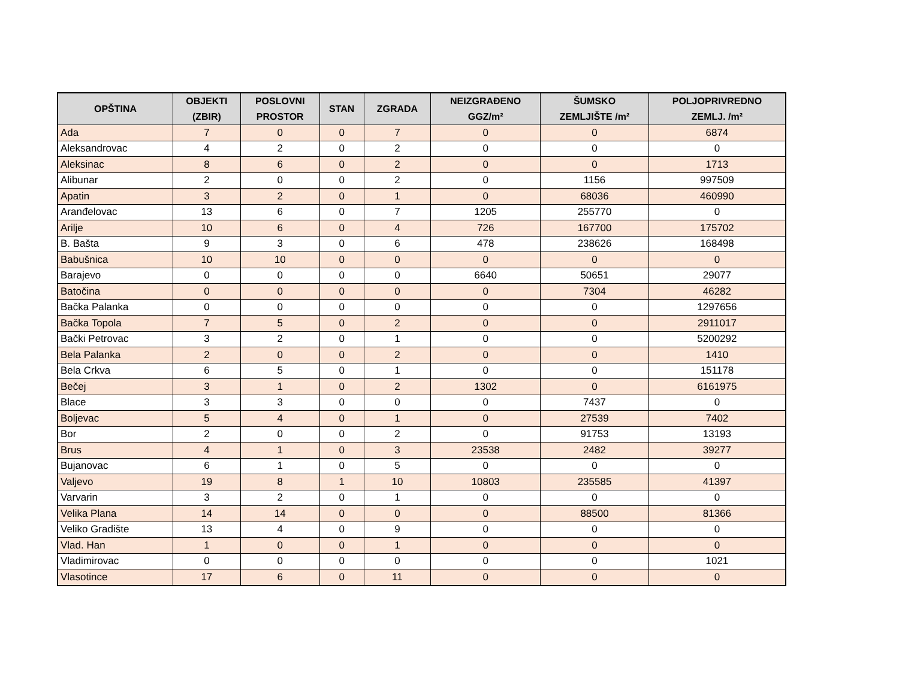| OPŠTINA | OBJEKTI (ZBIR) | POSLOVNI PROSTOR | STAN | ZGRADA | NEIZGRAĐENO GGZ/m² | ŠUMSKO ZEMLJIŠTE /m² | POLJOPRIVREDNO ZEMLJ. /m² |
| --- | --- | --- | --- | --- | --- | --- | --- |
| Ada | 7 | 0 | 0 | 7 | 0 | 0 | 6874 |
| Aleksandrovac | 4 | 2 | 0 | 2 | 0 | 0 | 0 |
| Aleksinac | 8 | 6 | 0 | 2 | 0 | 0 | 1713 |
| Alibunar | 2 | 0 | 0 | 2 | 0 | 1156 | 997509 |
| Apatin | 3 | 2 | 0 | 1 | 0 | 68036 | 460990 |
| Aranđelovac | 13 | 6 | 0 | 7 | 1205 | 255770 | 0 |
| Arilje | 10 | 6 | 0 | 4 | 726 | 167700 | 175702 |
| B. Bašta | 9 | 3 | 0 | 6 | 478 | 238626 | 168498 |
| Babušnica | 10 | 10 | 0 | 0 | 0 | 0 | 0 |
| Barajevo | 0 | 0 | 0 | 0 | 6640 | 50651 | 29077 |
| Batočina | 0 | 0 | 0 | 0 | 0 | 7304 | 46282 |
| Bačka Palanka | 0 | 0 | 0 | 0 | 0 | 0 | 1297656 |
| Bačka Topola | 7 | 5 | 0 | 2 | 0 | 0 | 2911017 |
| Bački Petrovac | 3 | 2 | 0 | 1 | 0 | 0 | 5200292 |
| Bela Palanka | 2 | 0 | 0 | 2 | 0 | 0 | 1410 |
| Bela Crkva | 6 | 5 | 0 | 1 | 0 | 0 | 151178 |
| Bečej | 3 | 1 | 0 | 2 | 1302 | 0 | 6161975 |
| Blace | 3 | 3 | 0 | 0 | 0 | 7437 | 0 |
| Boljevac | 5 | 4 | 0 | 1 | 0 | 27539 | 7402 |
| Bor | 2 | 0 | 0 | 2 | 0 | 91753 | 13193 |
| Brus | 4 | 1 | 0 | 3 | 23538 | 2482 | 39277 |
| Bujanovac | 6 | 1 | 0 | 5 | 0 | 0 | 0 |
| Valjevo | 19 | 8 | 1 | 10 | 10803 | 235585 | 41397 |
| Varvarin | 3 | 2 | 0 | 1 | 0 | 0 | 0 |
| Velika Plana | 14 | 14 | 0 | 0 | 0 | 88500 | 81366 |
| Veliko Gradište | 13 | 4 | 0 | 9 | 0 | 0 | 0 |
| Vlad. Han | 1 | 0 | 0 | 1 | 0 | 0 | 0 |
| Vladimirovac | 0 | 0 | 0 | 0 | 0 | 0 | 1021 |
| Vlasotince | 17 | 6 | 0 | 11 | 0 | 0 | 0 |